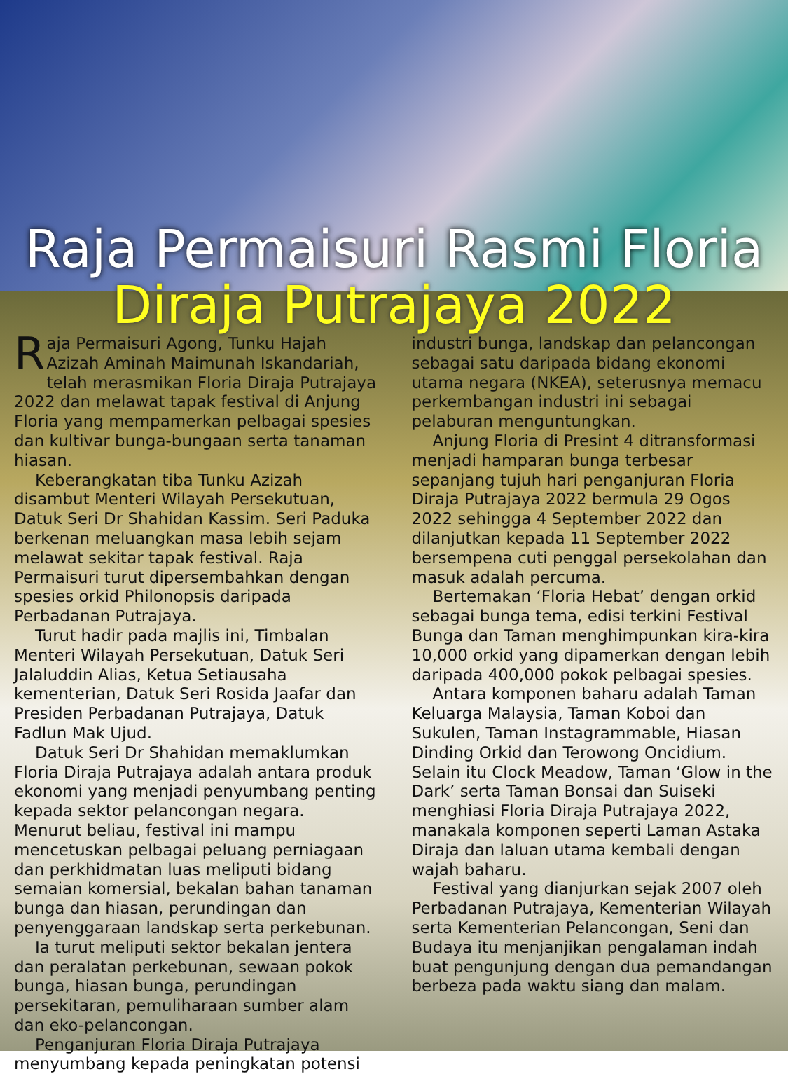Raja Permaisuri Rasmi Floria
Diraja Putrajaya 2022
Raja Permaisuri Agong, Tunku Hajah Azizah Aminah Maimunah Iskandariah, telah merasmikan Floria Diraja Putrajaya 2022 dan melawat tapak festival di Anjung Floria yang mempamerkan pelbagai spesies dan kultivar bunga-bungaan serta tanaman hiasan.
Keberangkatan tiba Tunku Azizah disambut Menteri Wilayah Persekutuan, Datuk Seri Dr Shahidan Kassim. Seri Paduka berkenan meluangkan masa lebih sejam melawat sekitar tapak festival. Raja Permaisuri turut dipersembahkan dengan spesies orkid Philonopsis daripada Perbadanan Putrajaya.
Turut hadir pada majlis ini, Timbalan Menteri Wilayah Persekutuan, Datuk Seri Jalaluddin Alias, Ketua Setiausaha kementerian, Datuk Seri Rosida Jaafar dan Presiden Perbadanan Putrajaya, Datuk Fadlun Mak Ujud.
Datuk Seri Dr Shahidan memaklumkan Floria Diraja Putrajaya adalah antara produk ekonomi yang menjadi penyumbang penting kepada sektor pelancongan negara. Menurut beliau, festival ini mampu mencetuskan pelbagai peluang perniagaan dan perkhidmatan luas meliputi bidang semaian komersial, bekalan bahan tanaman bunga dan hiasan, perundingan dan penyenggaraan landskap serta perkebunan.
Ia turut meliputi sektor bekalan jentera dan peralatan perkebunan, sewaan pokok bunga, hiasan bunga, perundingan persekitaran, pemuliharaan sumber alam dan eko-pelancongan.
Penganjuran Floria Diraja Putrajaya menyumbang kepada peningkatan potensi
industri bunga, landskap dan pelancongan sebagai satu daripada bidang ekonomi utama negara (NKEA), seterusnya memacu perkembangan industri ini sebagai pelaburan menguntungkan.
Anjung Floria di Presint 4 ditransformasi menjadi hamparan bunga terbesar sepanjang tujuh hari penganjuran Floria Diraja Putrajaya 2022 bermula 29 Ogos 2022 sehingga 4 September 2022 dan dilanjutkan kepada 11 September 2022 bersempena cuti penggal persekolahan dan masuk adalah percuma.
Bertemakan ‘Floria Hebat’ dengan orkid sebagai bunga tema, edisi terkini Festival Bunga dan Taman menghimpunkan kira-kira 10,000 orkid yang dipamerkan dengan lebih daripada 400,000 pokok pelbagai spesies.
Antara komponen baharu adalah Taman Keluarga Malaysia, Taman Koboi dan Sukulen, Taman Instagrammable, Hiasan Dinding Orkid dan Terowong Oncidium. Selain itu Clock Meadow, Taman ‘Glow in the Dark’ serta Taman Bonsai dan Suiseki menghiasi Floria Diraja Putrajaya 2022, manakala komponen seperti Laman Astaka Diraja dan laluan utama kembali dengan wajah baharu.
Festival yang dianjurkan sejak 2007 oleh Perbadanan Putrajaya, Kementerian Wilayah serta Kementerian Pelancongan, Seni dan Budaya itu menjanjikan pengalaman indah buat pengunjung dengan dua pemandangan berbeza pada waktu siang dan malam.